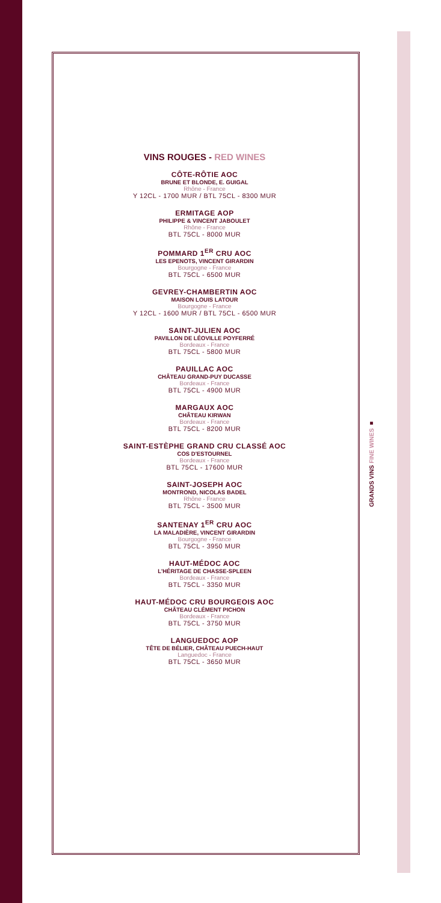VINS ROUGES - RED WINES
CÔTE-RÔTIE AOC
BRUNE ET BLONDE, E. GUIGAL
Rhône - France
Y 12CL - 1700 MUR / BTL 75CL - 8300 MUR
ERMITAGE AOP
PHILIPPE & VINCENT JABOULET
Rhône - France
BTL 75CL - 8000 MUR
POMMARD 1<sup>ER</sup> CRU AOC
LES EPENOTS, VINCENT GIRARDIN
Bourgogne - France
BTL 75CL - 6500 MUR
GEVREY-CHAMBERTIN AOC
MAISON LOUIS LATOUR
Bourgogne - France
Y 12CL - 1600 MUR / BTL 75CL - 6500 MUR
SAINT-JULIEN AOC
PAVILLON DE LÉOVILLE POYFERRÉ
Bordeaux - France
BTL 75CL - 5800 MUR
PAUILLAC AOC
CHÂTEAU GRAND-PUY DUCASSE
Bordeaux - France
BTL 75CL - 4900 MUR
MARGAUX AOC
CHÂTEAU KIRWAN
Bordeaux - France
BTL 75CL - 8200 MUR
SAINT-ESTÈPHE GRAND CRU CLASSÉ AOC
COS D'ESTOURNEL
Bordeaux - France
BTL 75CL - 17600 MUR
SAINT-JOSEPH AOC
MONTROND, NICOLAS BADEL
Rhône - France
BTL 75CL - 3500 MUR
SANTENAY 1<sup>ER</sup> CRU AOC
LA MALADIÈRE, VINCENT GIRARDIN
Bourgogne - France
BTL 75CL - 3950 MUR
HAUT-MÉDOC AOC
L'HÉRITAGE DE CHASSE-SPLEEN
Bordeaux - France
BTL 75CL - 3350 MUR
HAUT-MÉDOC CRU BOURGEOIS AOC
CHÂTEAU CLÉMENT PICHON
Bordeaux - France
BTL 75CL - 3750 MUR
LANGUEDOC AOP
TÊTE DE BÉLIER, CHÂTEAU PUECH-HAUT
Languedoc - France
BTL 75CL - 3650 MUR
GRANDS VINS FINE WINES ■